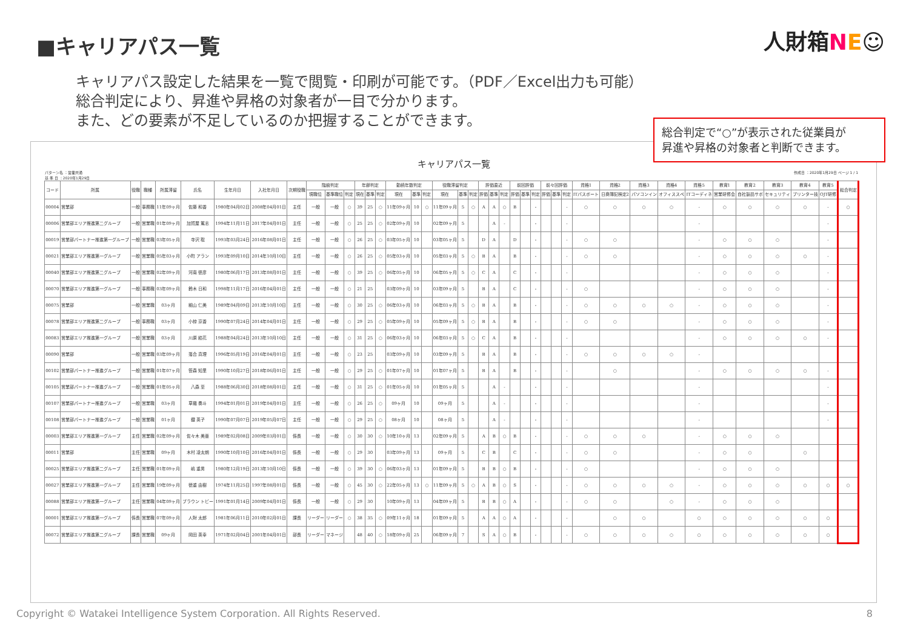■キャリアパス一覧
人財箱NE☺
キャリアパス設定した結果を一覧で閲覧・印刷が可能です。（PDF／Excel出力も可能）
総合判定により、昇進や昇格の対象者が一目で分かります。
また、どの要素が不足しているのか把握することができます。
総合判定で“○”が表示された従業員が
昇進や昇格の対象者と判断できます。
キャリアパス一覧
パターン名 ：営業共通
基 準 日 ：2020年1月29日 作成日 ：2020年1月29日 ページ 1 / 1
| コード | 所属 | 役職 | 職種 | 所属滞留 | 氏名 | 生年月日 | 入社年月日 | 次期役職 | 階級判定 | | | 年齢判定 | | | 勤続年数判定 | | | 役職滞留判定 | | | 評価直近 | | | 前回評価 | | | 前々回評価 | | | 資格1 | 資格2 | 資格3 | 資格4 | 資格5 | 教育1 | 教育2 | 教育3 | 教育4 | 教育5 | 総合判定 |
| --- | --- | --- | --- | --- | --- | --- | --- | --- | --- | --- | --- | --- | --- | --- | --- | --- | --- | --- | --- | --- | --- | --- | --- | --- | --- | --- | --- | --- | --- | --- | --- | --- | --- | --- | --- | --- | --- | --- | --- | --- |
| | | | | | | | | | 現職位 | 基準職位 | 判定 | 現在 | 基準 | 判定 | 現在 | 基準 | 判定 | 現在 | 基準 | 判定 | 評価 | 基準 | 判定 | 評価 | 基準 | 判定 | 評価 | 基準 | 判定 | ITパスポート | 日商簿記検定2 | パソコンイン | オフィススペ | ITコーディネ | 営業研修会 | 自社製品サポ | セキュリティ | プリンター技 | OJT研修 | |
| 00004 | 営業部 | 一般 | 事務職 | 11年09ヶ月 | 佐藤 和香 | 1980年04月02日 | 2008年04月01日 | 主任 | 一般 | 一般 | ○ | 39 | 25 | ○ | 11年09ヶ月 | 10 | ○ | 11年09ヶ月 | 5 | ○ | A | A | ○ | B | | - | | | - | ○ | ○ | ○ | ○ | - | ○ | ○ | ○ | ○ | - | ○ |
| 00006 | 営業部エリア推進第二グループ | 一般 | 営業職 | 01年09ヶ月 | 加賀屋 篤志 | 1994年11月11日 | 2017年04月01日 | 主任 | 一般 | 一般 | ○ | 25 | 25 | ○ | 02年09ヶ月 | 10 | | 02年09ヶ月 | 5 | | | A | - | | | - | | | - | | | | | - | | | | | - | |
| 00019 | 営業部パートナー推進第一グループ | 一般 | 営業職 | 03年05ヶ月 | 寺沢 聡 | 1993年03月24日 | 2016年08月01日 | 主任 | 一般 | 一般 | ○ | 26 | 25 | ○ | 03年05ヶ月 | 10 | | 03年05ヶ月 | 5 | | D | A | | D | | - | | | - | ○ | ○ | | | - | ○ | ○ | ○ | | - | |
| 00021 | 営業部エリア推進第一グループ | 一般 | 営業職 | 05年03ヶ月 | 小町 アラン | 1993年09月10日 | 2014年10月10日 | 主任 | 一般 | 一般 | ○ | 26 | 25 | ○ | 05年03ヶ月 | 10 | | 05年03ヶ月 | 5 | ○ | B | A | | B | | - | | | - | ○ | ○ | | | - | ○ | ○ | ○ | ○ | - | |
| 00040 | 営業部エリア推進第二グループ | 一般 | 営業職 | 02年09ヶ月 | 河南 徳彦 | 1980年06月17日 | 2013年08月01日 | 主任 | 一般 | 一般 | ○ | 39 | 25 | ○ | 06年05ヶ月 | 10 | | 06年05ヶ月 | 5 | ○ | C | A | | C | | - | | | - | | | | | - | ○ | ○ | ○ | | - | |
| 00070 | 営業部エリア推進第一グループ | 一般 | 事務職 | 03年09ヶ月 | 鈴木 日和 | 1998年11月17日 | 2016年04月01日 | 主任 | 一般 | 一般 | ○ | 21 | 25 | | 03年09ヶ月 | 10 | | 03年09ヶ月 | 5 | | B | A | | C | | - | | | - | ○ | | | | - | ○ | ○ | ○ | | - | |
| 00075 | 営業部 | 一般 | 営業職 | 03ヶ月 | 細山 仁美 | 1989年04月09日 | 2013年10月10日 | 主任 | 一般 | 一般 | ○ | 30 | 25 | ○ | 06年03ヶ月 | 10 | | 06年03ヶ月 | 5 | ○ | B | A | | B | | - | | | - | ○ | ○ | ○ | ○ | - | ○ | ○ | ○ | | - | |
| 00078 | 営業部エリア推進第二グループ | 一般 | 事務職 | 03ヶ月 | 小椋 京香 | 1990年07月24日 | 2014年04月01日 | 主任 | 一般 | 一般 | ○ | 29 | 25 | ○ | 05年09ヶ月 | 10 | | 05年09ヶ月 | 5 | ○ | B | A | | B | | - | | | - | ○ | ○ | | | - | ○ | ○ | ○ | | - | |
| 00083 | 営業部エリア推進第一グループ | 一般 | 営業職 | 03ヶ月 | 川原 結花 | 1988年04月24日 | 2013年10月10日 | 主任 | 一般 | 一般 | ○ | 31 | 25 | ○ | 06年03ヶ月 | 10 | | 06年03ヶ月 | 5 | ○ | C | A | | B | | - | | | - | | | | | - | ○ | ○ | ○ | ○ | - | |
| 00090 | 営業部 | 一般 | 営業職 | 03年09ヶ月 | 落合 真理 | 1996年05月19日 | 2016年04月01日 | 主任 | 一般 | 一般 | ○ | 23 | 25 | | 03年09ヶ月 | 10 | | 03年09ヶ月 | 5 | | B | A | | B | | - | | | - | ○ | ○ | ○ | ○ | - | | | | | | |
| 00102 | 営業部パートナー推進グループ | 一般 | 営業職 | 01年07ヶ月 | 笹森 知里 | 1990年10月27日 | 2018年06月01日 | 主任 | 一般 | 一般 | ○ | 29 | 25 | ○ | 01年07ヶ月 | 10 | | 01年07ヶ月 | 5 | | B | A | | B | | - | | | - | | ○ | | | - | ○ | ○ | ○ | ○ | - | |
| 00105 | 営業部パートナー推進グループ | 一般 | 営業職 | 01年05ヶ月 | 八森 至 | 1988年06月30日 | 2018年08月01日 | 主任 | 一般 | 一般 | ○ | 31 | 25 | ○ | 01年05ヶ月 | 10 | | 01年05ヶ月 | 5 | | | A | - | | | - | | | - | | | | | - | | | | | - | |
| 00107 | 営業部パートナー推進グループ | 一般 | 営業職 | 03ヶ月 | 草薙 奏斗 | 1994年01月01日 | 2019年04月01日 | 主任 | 一般 | 一般 | ○ | 26 | 25 | ○ | 09ヶ月 | 10 | | 09ヶ月 | 5 | | | A | - | | | - | | | - | | | | | - | | | | | - | |
| 00108 | 営業部パートナー推進グループ | 一般 | 営業職 | 01ヶ月 | 鐵 英子 | 1990年07月07日 | 2019年05月07日 | 主任 | 一般 | 一般 | ○ | 29 | 25 | ○ | 08ヶ月 | 10 | | 08ヶ月 | 5 | | | A | - | | | - | | | - | | | | | - | | | | | - | |
| 00003 | 営業部エリア推進第一グループ | 主任 | 営業職 | 02年09ヶ月 | 佐々木 美亜 | 1989年02月08日 | 2009年03月01日 | 係長 | 一般 | 一般 | ○ | 30 | 30 | ○ | 10年10ヶ月 | 13 | | 02年09ヶ月 | 5 | | A | B | ○ | B | | - | | | - | ○ | ○ | ○ | | - | ○ | ○ | ○ | | | |
| 00011 | 営業部 | 主任 | 営業職 | 09ヶ月 | 木村 凌太朗 | 1990年10月10日 | 2016年04月01日 | 係長 | 一般 | 一般 | ○ | 29 | 30 | | 03年09ヶ月 | 13 | | 09ヶ月 | 5 | | C | B | | C | | - | | | - | ○ | ○ | | | - | ○ | ○ | | ○ | | |
| 00025 | 営業部エリア推進第二グループ | 主任 | 営業職 | 01年09ヶ月 | 嶋 重男 | 1980年12月19日 | 2013年10月10日 | 係長 | 一般 | 一般 | ○ | 39 | 30 | ○ | 06年03ヶ月 | 13 | | 01年09ヶ月 | 5 | | B | B | ○ | B | | - | | | - | ○ | | | | - | ○ | ○ | ○ | | | |
| 00027 | 営業部エリア推進第一グループ | 主任 | 営業職 | 19年09ヶ月 | 徳重 由樹 | 1974年11月25日 | 1997年08月01日 | 係長 | 一般 | 一般 | ○ | 45 | 30 | ○ | 22年05ヶ月 | 13 | ○ | 11年09ヶ月 | 5 | ○ | A | B | ○ | S | | - | | | - | ○ | ○ | ○ | ○ | - | ○ | ○ | ○ | ○ | ○ | ○ |
| 00088 | 営業部エリア推進第一グループ | 主任 | 営業職 | 04年09ヶ月 | ブラウン トビー | 1991年01月14日 | 2009年04月01日 | 係長 | 一般 | 一般 | ○ | 29 | 30 | | 10年09ヶ月 | 13 | | 04年09ヶ月 | 5 | | B | B | ○ | A | | - | | | - | ○ | ○ | | ○ | - | ○ | ○ | ○ | | | |
| 00001 | 営業部エリア推進第一グループ | 係長 | 営業職 | 07年09ヶ月 | 人財 太郎 | 1981年06月11日 | 2010年02月01日 | 課長 | リーダー | リーダー | ○ | 38 | 35 | ○ | 09年11ヶ月 | 18 | | 01年09ヶ月 | 5 | | A | A | ○ | A | | - | | | - | | ○ | ○ | | ○ | ○ | ○ | ○ | ○ | ○ | |
| 00072 | 営業部エリア推進第二グループ | 課長 | 営業職 | 09ヶ月 | 岡田 英幸 | 1971年02月04日 | 2001年04月01日 | 部長 | リーダー | マネージ | | 48 | 40 | ○ | 18年09ヶ月 | 25 | | 06年09ヶ月 | 7 | | S | A | ○ | B | | - | | | - | ○ | ○ | ○ | ○ | ○ | ○ | ○ | ○ | ○ | ○ | |
Copyright © Watakei Intelligence System Corporation. All Rights Reserved. 8